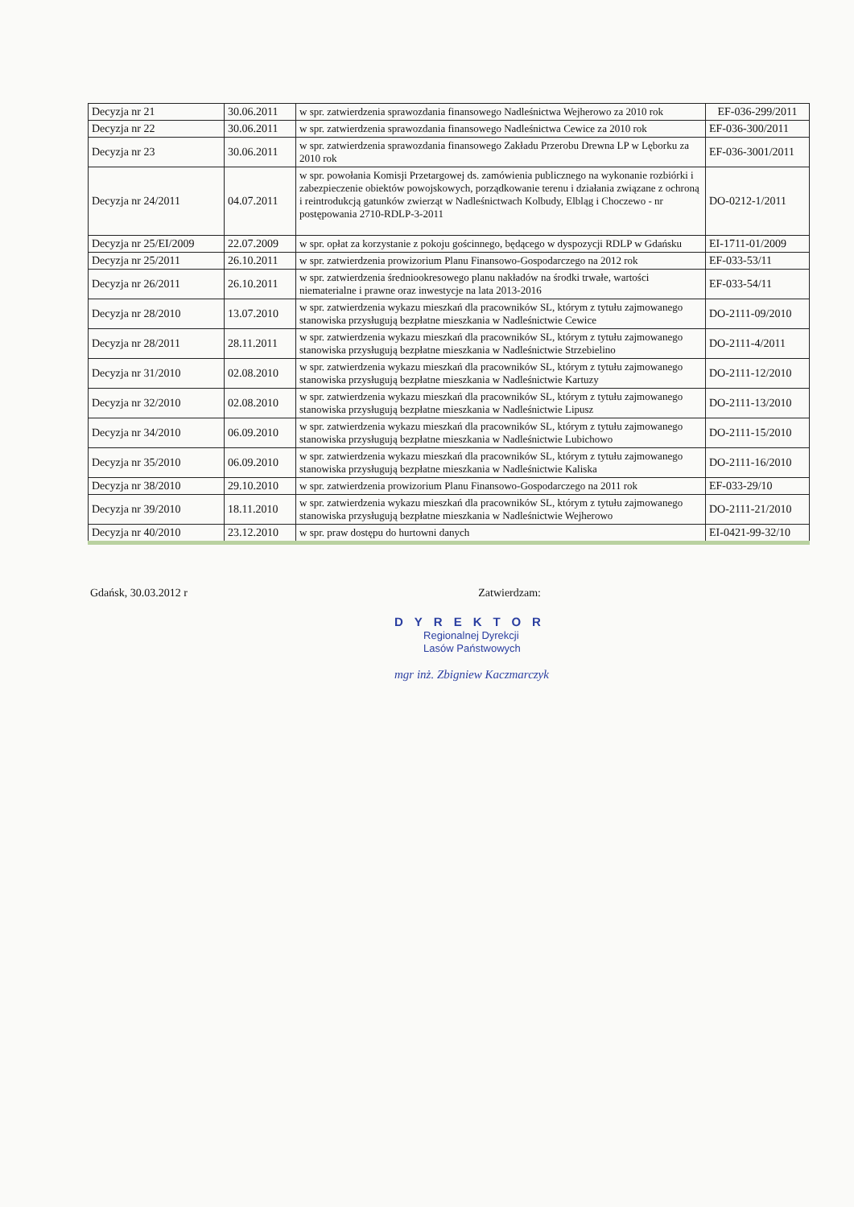| Decyzja nr 21 | 30.06.2011 | w spr. zatwierdzenia sprawozdania finansowego Nadleśnictwa Wejherowo za 2010 rok | EF-036-299/2011 |
| Decyzja nr 22 | 30.06.2011 | w spr. zatwierdzenia sprawozdania finansowego Nadleśnictwa Cewice za 2010 rok | EF-036-300/2011 |
| Decyzja nr 23 | 30.06.2011 | w spr. zatwierdzenia sprawozdania finansowego Zakładu Przerobu Drewna LP w Lęborku za 2010 rok | EF-036-3001/2011 |
| Decyzja nr 24/2011 | 04.07.2011 | w spr. powołania Komisji Przetargowej ds. zamówienia publicznego na wykonanie rozbiórki i zabezpieczenie obiektów powojskowych, porządkowanie terenu i działania związane z ochroną i reintrodukcją gatunków zwierząt w Nadleśnictwach Kolbudy, Elbląg i Choczewo - nr postępowania 2710-RDLP-3-2011 | DO-0212-1/2011 |
| Decyzja nr 25/EI/2009 | 22.07.2009 | w spr. opłat za korzystanie z pokoju gościnnego, będącego w dyspozycji RDLP w Gdańsku | EI-1711-01/2009 |
| Decyzja nr 25/2011 | 26.10.2011 | w spr. zatwierdzenia prowizorium Planu Finansowo-Gospodarczego na 2012 rok | EF-033-53/11 |
| Decyzja nr 26/2011 | 26.10.2011 | w spr. zatwierdzenia średniookresowego planu nakładów na środki trwałe, wartości niematerialne i prawne oraz inwestycje na lata 2013-2016 | EF-033-54/11 |
| Decyzja nr 28/2010 | 13.07.2010 | w spr. zatwierdzenia wykazu mieszkań dla pracowników SL, którym z tytułu zajmowanego stanowiska przysługują bezpłatne mieszkania w Nadleśnictwie Cewice | DO-2111-09/2010 |
| Decyzja nr 28/2011 | 28.11.2011 | w spr. zatwierdzenia wykazu mieszkań dla pracowników SL, którym z tytułu zajmowanego stanowiska przysługują bezpłatne mieszkania w Nadleśnictwie Strzebielino | DO-2111-4/2011 |
| Decyzja nr 31/2010 | 02.08.2010 | w spr. zatwierdzenia wykazu mieszkań dla pracowników SL, którym z tytułu zajmowanego stanowiska przysługują bezpłatne mieszkania w Nadleśnictwie Kartuzy | DO-2111-12/2010 |
| Decyzja nr 32/2010 | 02.08.2010 | w spr. zatwierdzenia wykazu mieszkań dla pracowników SL, którym z tytułu zajmowanego stanowiska przysługują bezpłatne mieszkania w Nadleśnictwie Lipusz | DO-2111-13/2010 |
| Decyzja nr 34/2010 | 06.09.2010 | w spr. zatwierdzenia wykazu mieszkań dla pracowników SL, którym z tytułu zajmowanego stanowiska przysługują bezpłatne mieszkania w Nadleśnictwie Lubichowo | DO-2111-15/2010 |
| Decyzja nr 35/2010 | 06.09.2010 | w spr. zatwierdzenia wykazu mieszkań dla pracowników SL, którym z tytułu zajmowanego stanowiska przysługują bezpłatne mieszkania w Nadleśnictwie Kaliska | DO-2111-16/2010 |
| Decyzja nr 38/2010 | 29.10.2010 | w spr. zatwierdzenia prowizorium Planu Finansowo-Gospodarczego na 2011 rok | EF-033-29/10 |
| Decyzja nr 39/2010 | 18.11.2010 | w spr. zatwierdzenia wykazu mieszkań dla pracowników SL, którym z tytułu zajmowanego stanowiska przysługują bezpłatne mieszkania w Nadleśnictwie Wejherowo | DO-2111-21/2010 |
| Decyzja nr 40/2010 | 23.12.2010 | w spr. praw dostępu do hurtowni danych | EI-0421-99-32/10 |
Gdańsk, 30.03.2012 r Zatwierdzam:
DYREKTOR
Regionalnej Dyrekcji
Lasów Państwowych
mgr inż. Zbigniew Kaczmarczyk